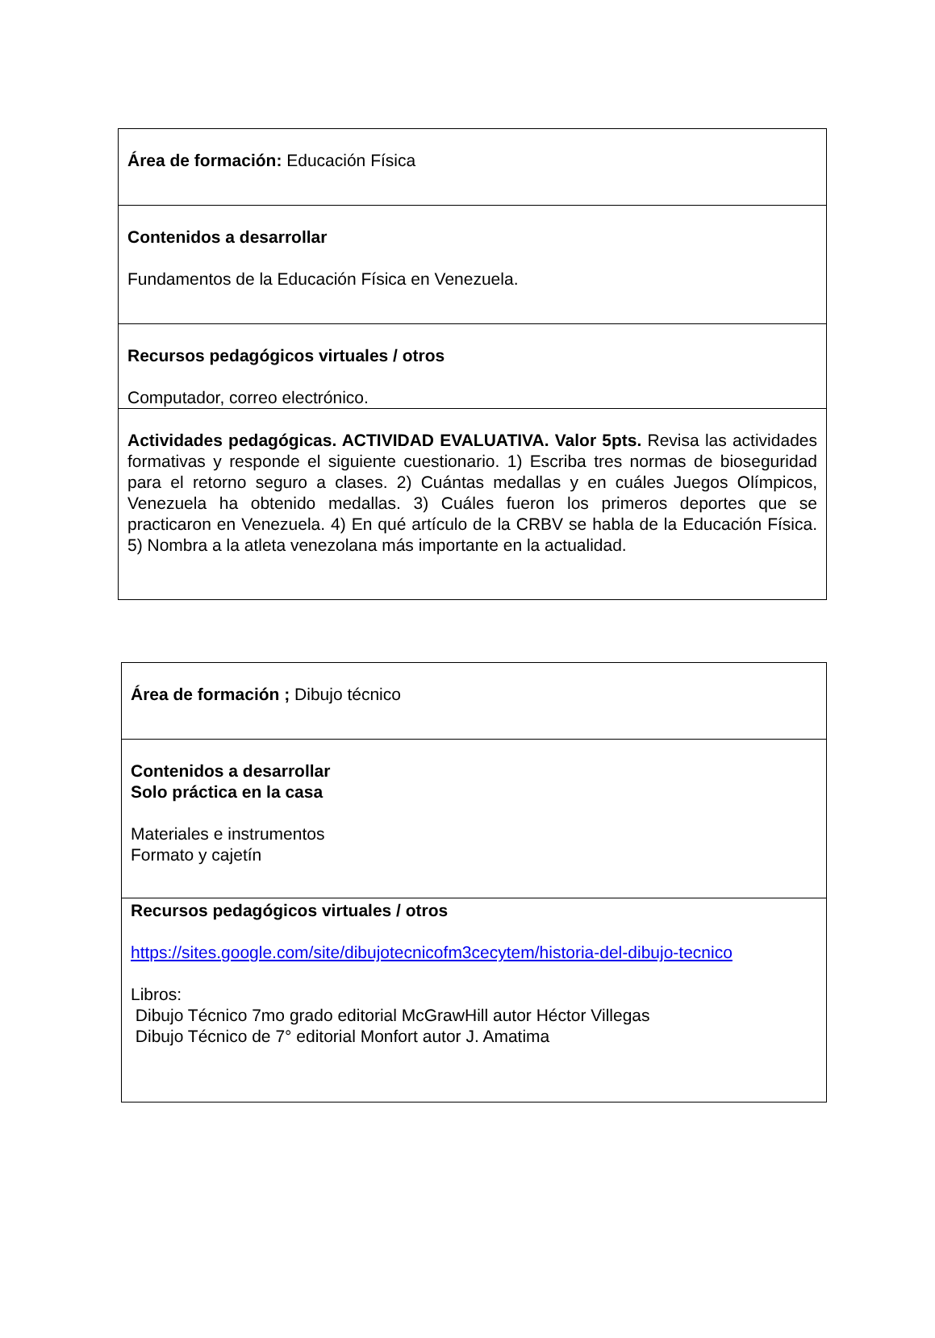| Área de formación: Educación Física |
| Contenidos a desarrollar Fundamentos de la Educación Física en Venezuela. |
| Recursos pedagógicos virtuales / otros Computador, correo electrónico. |
| Actividades pedagógicas. ACTIVIDAD EVALUATIVA. Valor 5pts. Revisa las actividades formativas y responde el siguiente cuestionario. 1) Escriba tres normas de bioseguridad para el retorno seguro a clases. 2) Cuántas medallas y en cuáles Juegos Olímpicos, Venezuela ha obtenido medallas. 3) Cuáles fueron los primeros deportes que se practicaron en Venezuela. 4) En qué artículo de la CRBV se habla de la Educación Física. 5) Nombra a la atleta venezolana más importante en la actualidad. |
| Área de formación ; Dibujo técnico |
| Contenidos a desarrollar Solo práctica en la casa Materiales e instrumentos Formato y cajetín |
| Recursos pedagógicos virtuales / otros https://sites.google.com/site/dibujotecnicofm3cecytem/historia-del-dibujo-tecnico Libros: Dibujo Técnico 7mo grado editorial McGrawHill autor Héctor Villegas Dibujo Técnico de 7° editorial Monfort autor J. Amatima |